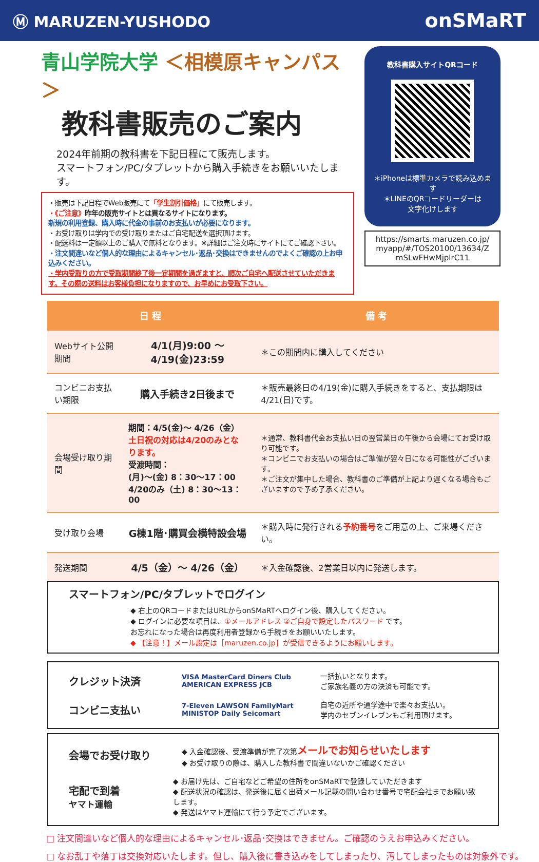Ⓜ MARUZEN-YUSHODO
onSMaRT
青山学院大学 ＜相模原キャンパス＞
教科書販売のご案内
2024年前期の教科書を下記日程にて販売します。
スマートフォン/PC/タブレットから購入手続きをお願いいたします。
・販売は下記日程でWeb販売にて「学生割引価格」にて販売します。
・《ご注意》昨年の販売サイトとは異なるサイトになります。
新規の利用登録、購入時に代金の事前のお支払いが必要になります。
・お受け取りは学内での受け取りまたはご自宅配送を選択頂けます。
・配送料は一定額以上のご購入で無料となります。※詳細はご注文時にサイトにてご確認下さい。
・注文間違いなど個人的な理由によるキャンセル･返品･交換はできませんのでよくご確認の上お申込みください。
・学内受取りの方で受取期間終了後一定期間を過ぎますと、順次ご自宅へ配送させていただきます。その際の送料はお客様負担になりますので、お早めにお受取下さい。
教科書購入サイトQRコード
＊iPhoneは標準カメラで読み込めます
＊LINEのQRコードリーダーは
文字化けします
https://smarts.maruzen.co.jp/ myapp/#/TOS20100/13634/Z mSLwFHwMjplrC11
| 日 程 | | 備 考 |
| --- | --- | --- |
| Webサイト公開期間 | 4/1(月)9:00 ～ 4/19(金)23:59 | ＊この期間内に購入してください |
| コンビニお支払い期限 | 購入手続き2日後まで | ＊販売最終日の4/19(金)に購入手続きをすると、支払期限は4/21(日)です。 |
| 会場受け取り期間 | 期間：4/5(金)～ 4/26（金） 土日祝の対応は4/20のみとなります。 受渡時間： (月)～(金) 8：30～17：00 4/20のみ（土) 8：30～13：00 | ＊通常、教科書代金お支払い日の翌営業日の午後から会場にてお受け取り可能です。 ＊コンビニでお支払いの場合はご準備が翌々日になる可能性がございます。 ＊ご注文が集中した場合、教科書のご準備が上記より遅くなる場合もございますので予め了承ください。 |
| 受け取り会場 | G棟1階･購買会横特設会場 | ＊購入時に発行される 予約番号 をご用意の上、ご来場ください。 |
| 発送期間 | 4/5（金）～ 4/26（金） | ＊入金確認後、2営業日以内に発送します。 |
スマートフォン/PC/タブレットでログイン
◆ 右上のQRコードまたはURLからonSMaRTへログイン後、購入してください。
◆ ログインに必要な項目は、①メールアドレス ②ご自身で設定したパスワード です。
お忘れになった場合は再度利用者登録から手続きをお願いいたします。
◆ 【注意！】メール設定は［maruzen.co.jp］が受信できるようにお願いします。
クレジット決済 VISA MasterCard Diners Club AMERICAN EXPRESS JCB 一括払いとなります。
ご家族名義の方の決済も可能です。
コンビニ支払い 7-Eleven LAWSON FamilyMart MINISTOP Daily Seicomart 自宅の近所や通学途中で楽々お支払い。
学内のセブンイレブンもご利用頂けます。
会場でお受け取り ◆ 入金確認後、受渡準備が完了次第メールでお知らせいたします
◆ お受け取りの際は、購入した教科書で間違いないかご確認ください
宅配で到着
ヤマト運輸 ◆ お届け先は、ご自宅などご希望の住所をonSMaRTで登録していただきます
◆ 配送状況の確認は、発送後に届く出荷メール記載の問い合わせ番号で宅配会社までお願い致します。
◆ 発送はヤマト運輸にて行う予定でございます。
□ 注文間違いなど個人的な理由によるキャンセル･返品･交換はできません。ご確認のうえお申込みください。
□ なお乱丁や落丁は交換対応いたします。但し、購入後に書き込みをしてしまったり、汚してしまったものは対象外です。